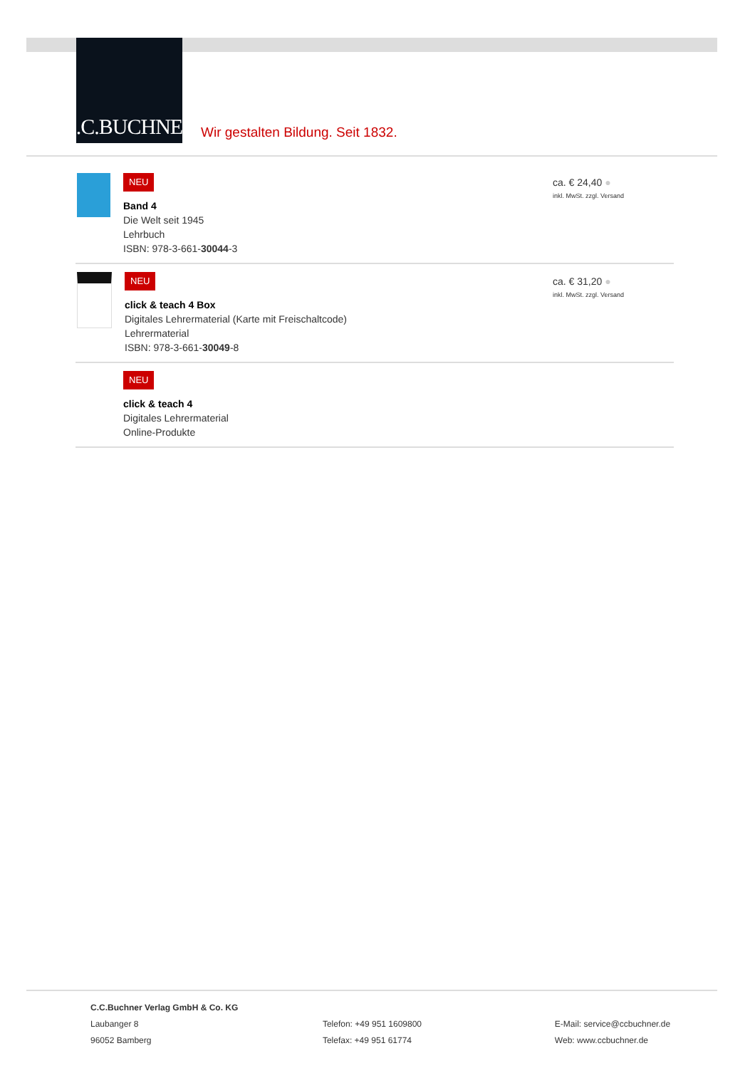C.C.BUCHNER
Wir gestalten Bildung. Seit 1832.
NEU
Band 4
Die Welt seit 1945
Lehrbuch
ISBN: 978-3-661-30044-3
ca. € 24,40 ●
inkl. MwSt. zzgl. Versand
NEU
click & teach 4 Box
Digitales Lehrermaterial (Karte mit Freischaltcode)
Lehrermaterial
ISBN: 978-3-661-30049-8
ca. € 31,20 ●
inkl. MwSt. zzgl. Versand
NEU
click & teach 4
Digitales Lehrermaterial
Online-Produkte
C.C.Buchner Verlag GmbH & Co. KG
Laubanger 8
96052 Bamberg
Telefon: +49 951 1609800
Telefax: +49 951 61774
E-Mail: service@ccbuchner.de
Web: www.ccbuchner.de